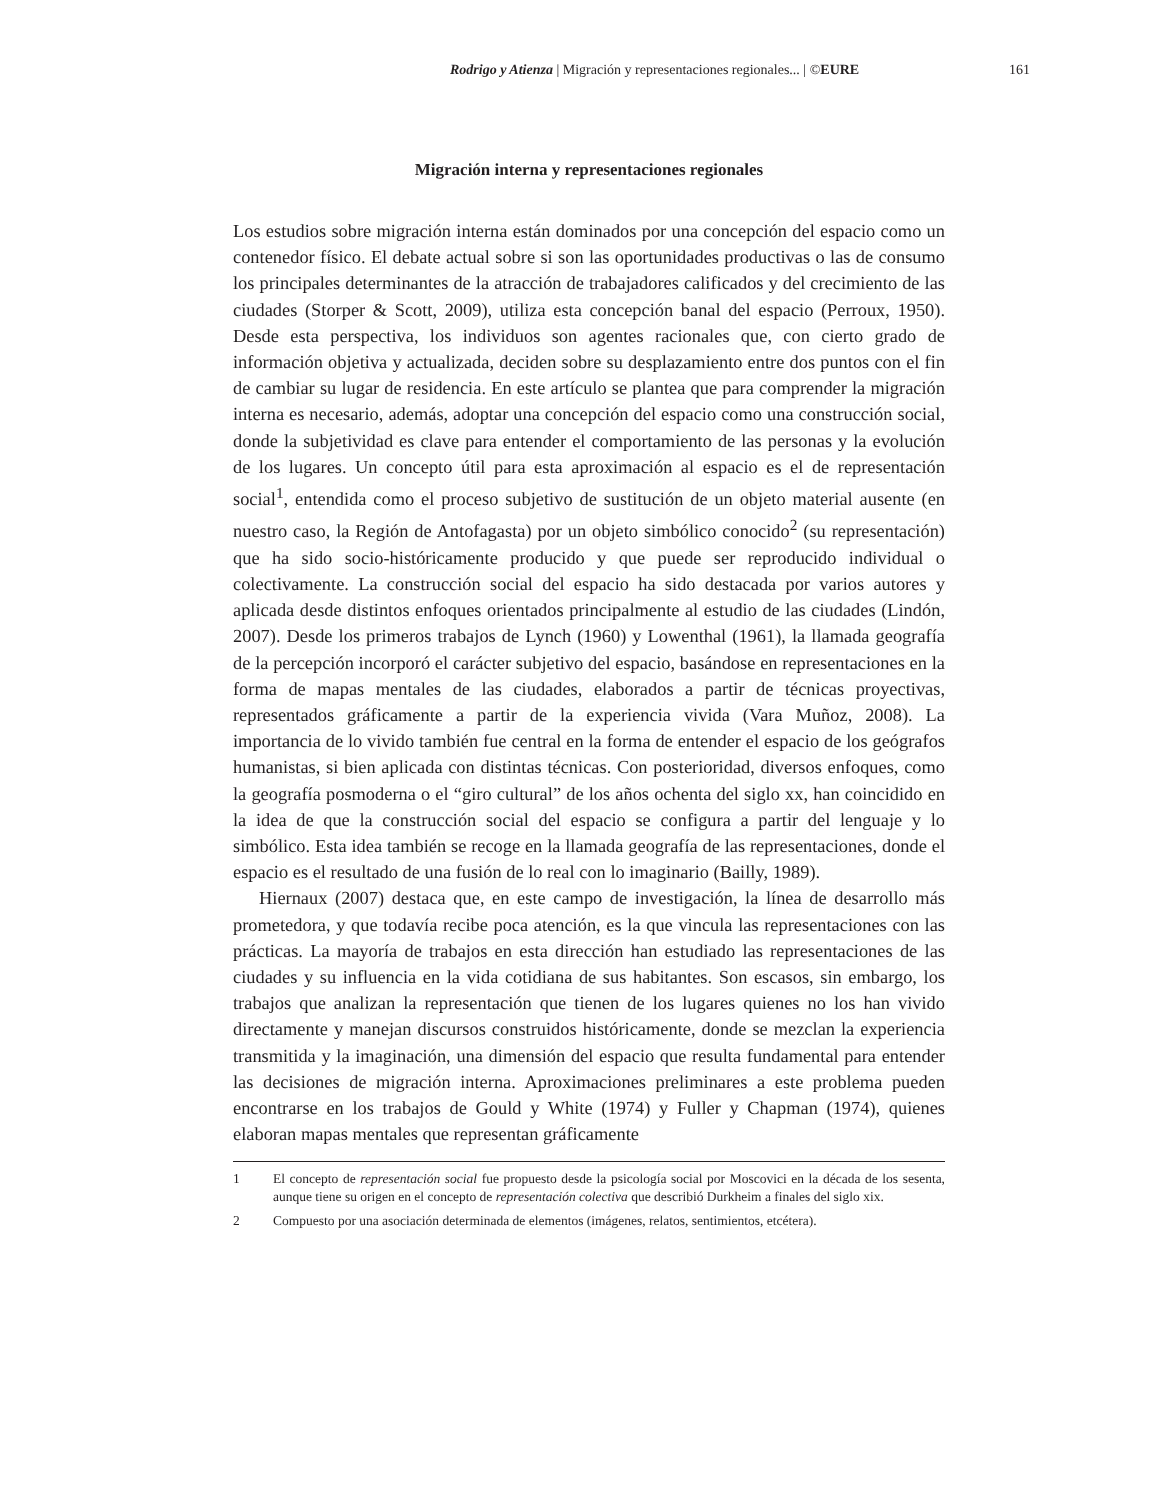Rodrigo y Atienza | Migración y representaciones regionales... | ©EURE 161
Migración interna y representaciones regionales
Los estudios sobre migración interna están dominados por una concepción del espacio como un contenedor físico. El debate actual sobre si son las oportunidades productivas o las de consumo los principales determinantes de la atracción de trabajadores calificados y del crecimiento de las ciudades (Storper & Scott, 2009), utiliza esta concepción banal del espacio (Perroux, 1950). Desde esta perspectiva, los individuos son agentes racionales que, con cierto grado de información objetiva y actualizada, deciden sobre su desplazamiento entre dos puntos con el fin de cambiar su lugar de residencia. En este artículo se plantea que para comprender la migración interna es necesario, además, adoptar una concepción del espacio como una construcción social, donde la subjetividad es clave para entender el comportamiento de las personas y la evolución de los lugares. Un concepto útil para esta aproximación al espacio es el de representación social<sup>1</sup>, entendida como el proceso subjetivo de sustitución de un objeto material ausente (en nuestro caso, la Región de Antofagasta) por un objeto simbólico conocido<sup>2</sup> (su representación) que ha sido socio-históricamente producido y que puede ser reproducido individual o colectivamente. La construcción social del espacio ha sido destacada por varios autores y aplicada desde distintos enfoques orientados principalmente al estudio de las ciudades (Lindón, 2007). Desde los primeros trabajos de Lynch (1960) y Lowenthal (1961), la llamada geografía de la percepción incorporó el carácter subjetivo del espacio, basándose en representaciones en la forma de mapas mentales de las ciudades, elaborados a partir de técnicas proyectivas, representados gráficamente a partir de la experiencia vivida (Vara Muñoz, 2008). La importancia de lo vivido también fue central en la forma de entender el espacio de los geógrafos humanistas, si bien aplicada con distintas técnicas. Con posterioridad, diversos enfoques, como la geografía posmoderna o el “giro cultural” de los años ochenta del siglo xx, han coincidido en la idea de que la construcción social del espacio se configura a partir del lenguaje y lo simbólico. Esta idea también se recoge en la llamada geografía de las representaciones, donde el espacio es el resultado de una fusión de lo real con lo imaginario (Bailly, 1989).
Hiernaux (2007) destaca que, en este campo de investigación, la línea de desarrollo más prometedora, y que todavía recibe poca atención, es la que vincula las representaciones con las prácticas. La mayoría de trabajos en esta dirección han estudiado las representaciones de las ciudades y su influencia en la vida cotidiana de sus habitantes. Son escasos, sin embargo, los trabajos que analizan la representación que tienen de los lugares quienes no los han vivido directamente y manejan discursos construidos históricamente, donde se mezclan la experiencia transmitida y la imaginación, una dimensión del espacio que resulta fundamental para entender las decisiones de migración interna. Aproximaciones preliminares a este problema pueden encontrarse en los trabajos de Gould y White (1974) y Fuller y Chapman (1974), quienes elaboran mapas mentales que representan gráficamente
1 El concepto de representación social fue propuesto desde la psicología social por Moscovici en la década de los sesenta, aunque tiene su origen en el concepto de representación colectiva que describió Durkheim a finales del siglo xix.
2 Compuesto por una asociación determinada de elementos (imágenes, relatos, sentimientos, etcétera).